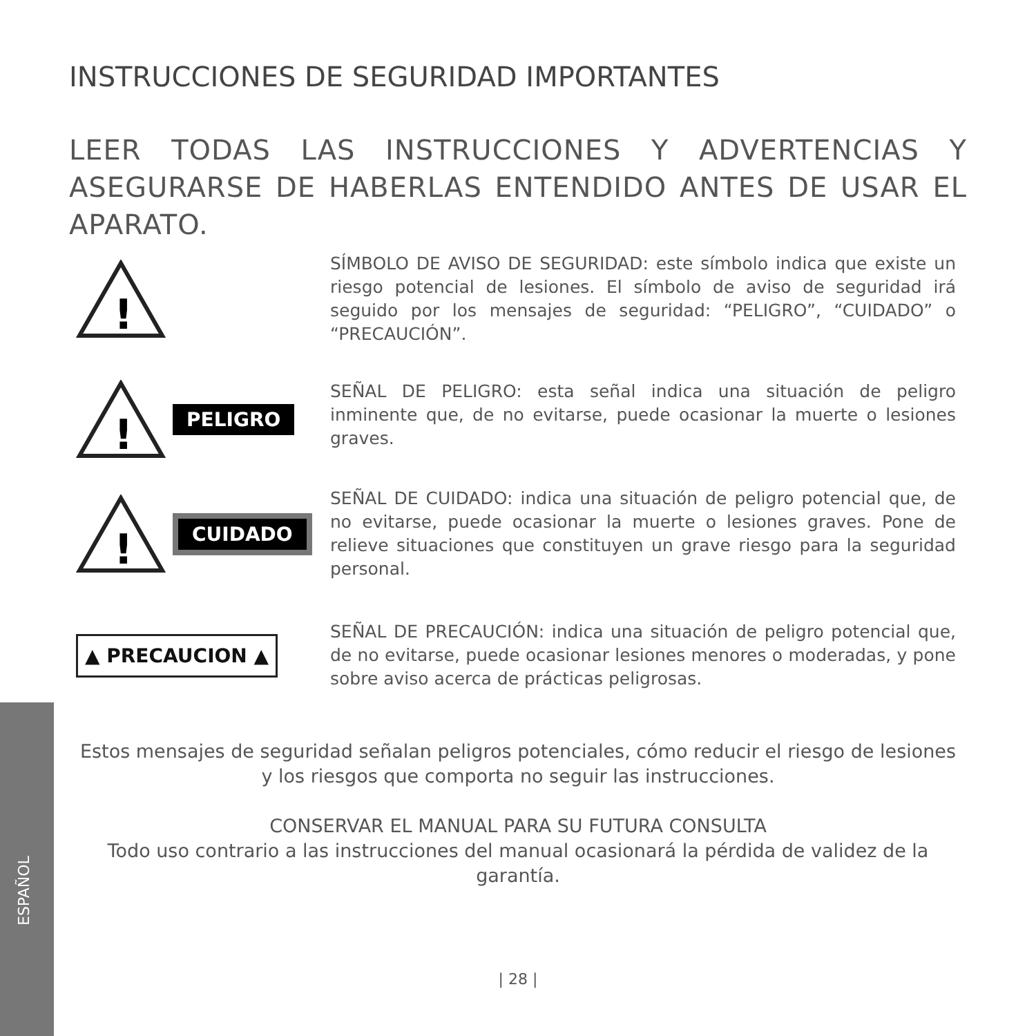INSTRUCCIONES DE SEGURIDAD IMPORTANTES
LEER TODAS LAS INSTRUCCIONES Y ADVERTENCIAS Y ASEGURARSE DE HABERLAS ENTENDIDO ANTES DE USAR EL APARATO.
!
SÍMBOLO DE AVISO DE SEGURIDAD: este símbolo indica que existe un riesgo potencial de lesiones. El símbolo de aviso de seguridad irá seguido por los mensajes de seguridad: “PELIGRO”, “CUIDADO” o “PRECAUCIÓN”.
!
PELIGRO
SEÑAL DE PELIGRO: esta señal indica una situación de peligro inminente que, de no evitarse, puede ocasionar la muerte o lesiones graves.
!
CUIDADO
SEÑAL DE CUIDADO: indica una situación de peligro potencial que, de no evitarse, puede ocasionar la muerte o lesiones graves. Pone de relieve situaciones que constituyen un grave riesgo para la seguridad personal.
▲ PRECAUCION ▲
SEÑAL DE PRECAUCIÓN: indica una situación de peligro potencial que, de no evitarse, puede ocasionar lesiones menores o moderadas, y pone sobre aviso acerca de prácticas peligrosas.
Estos mensajes de seguridad señalan peligros potenciales, cómo reducir el riesgo de lesiones y los riesgos que comporta no seguir las instrucciones.
CONSERVAR EL MANUAL PARA SU FUTURA CONSULTA
Todo uso contrario a las instrucciones del manual ocasionará la pérdida de validez de la garantía.
| 28 |
ESPAÑOL